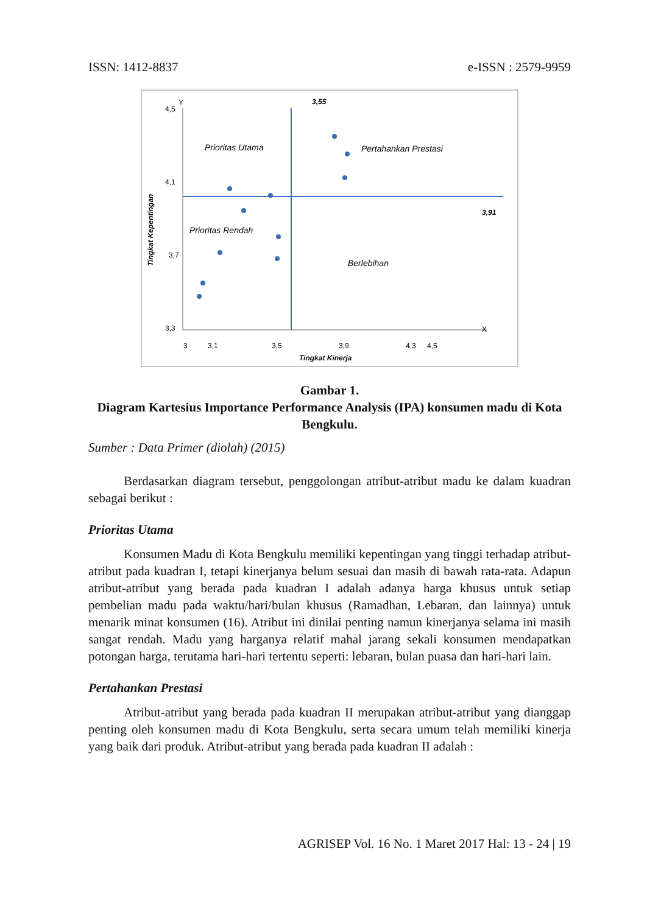ISSN: 1412-8837 e-ISSN : 2579-9959
4,5
4,1
3,7
3,3
Y
X
3
3,1
3,5
3,9
4,3
4,5
Tingkat Kinerja
Tingkat Kepentingan
3,55
3,91
Prioritas Utama
Pertahankan Prestasi
Prioritas Rendah
Berlebihan
Gambar 1.
Diagram Kartesius Importance Performance Analysis (IPA) konsumen madu di Kota Bengkulu.
Sumber : Data Primer (diolah) (2015)
Berdasarkan diagram tersebut, penggolongan atribut-atribut madu ke dalam kuadran sebagai berikut :
Prioritas Utama
Konsumen Madu di Kota Bengkulu memiliki kepentingan yang tinggi terhadap atribut-atribut pada kuadran I, tetapi kinerjanya belum sesuai dan masih di bawah rata-rata. Adapun atribut-atribut yang berada pada kuadran I adalah adanya harga khusus untuk setiap pembelian madu pada waktu/hari/bulan khusus (Ramadhan, Lebaran, dan lainnya) untuk menarik minat konsumen (16). Atribut ini dinilai penting namun kinerjanya selama ini masih sangat rendah. Madu yang harganya relatif mahal jarang sekali konsumen mendapatkan potongan harga, terutama hari-hari tertentu seperti: lebaran, bulan puasa dan hari-hari lain.
Pertahankan Prestasi
Atribut-atribut yang berada pada kuadran II merupakan atribut-atribut yang dianggap penting oleh konsumen madu di Kota Bengkulu, serta secara umum telah memiliki kinerja yang baik dari produk. Atribut-atribut yang berada pada kuadran II adalah :
AGRISEP Vol. 16 No. 1 Maret 2017 Hal: 13 - 24 | 19